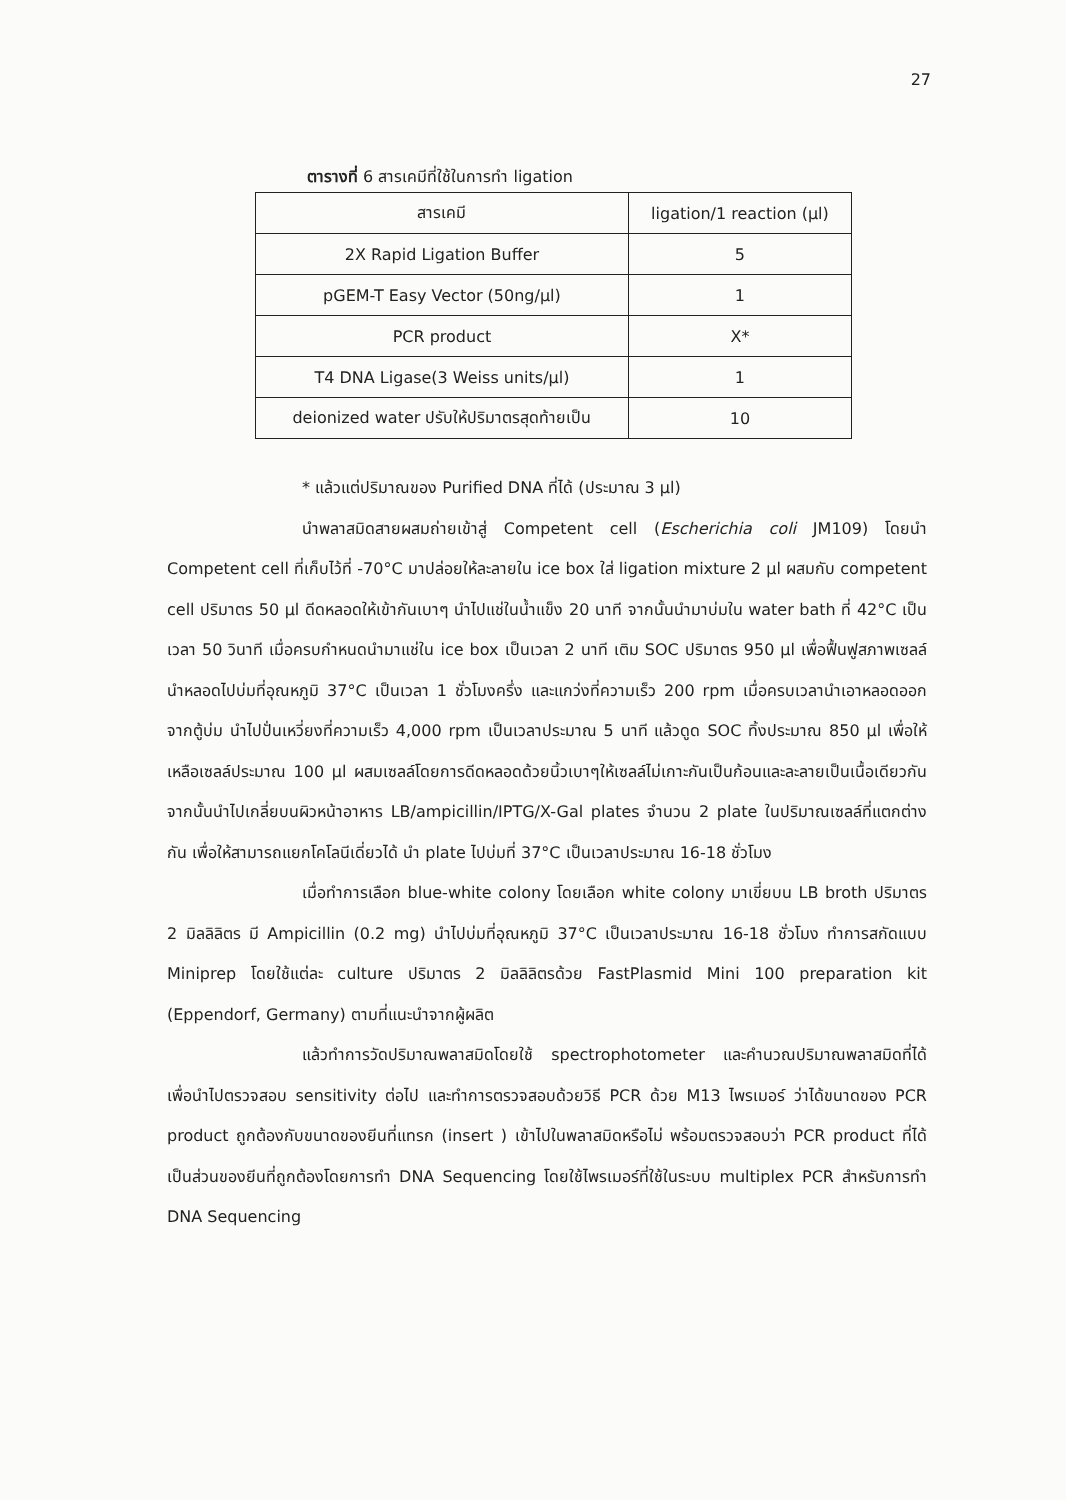27
ตารางที่ 6 สารเคมีที่ใช้ในการทำ ligation
| สารเคมี | ligation/1 reaction (µl) |
| --- | --- |
| 2X Rapid Ligation Buffer | 5 |
| pGEM-T Easy Vector (50ng/µl) | 1 |
| PCR product | X* |
| T4 DNA Ligase(3 Weiss units/µl) | 1 |
| deionized water ปรับให้ปริมาตรสุดท้ายเป็น | 10 |
* แล้วแต่ปริมาณของ Purified DNA ที่ได้ (ประมาณ 3 µl)
นำพลาสมิดสายผสมถ่ายเข้าสู่ Competent cell (Escherichia coli JM109) โดยนำ Competent cell ที่เก็บไว้ที่ -70°C มาปล่อยให้ละลายใน ice box ใส่ ligation mixture 2 µl ผสมกับ competent cell ปริมาตร 50 µl ดีดหลอดให้เข้ากันเบาๆ นำไปแช่ในน้ำแข็ง 20 นาที จากนั้นนำมาบ่มใน water bath ที่ 42°C เป็นเวลา 50 วินาที เมื่อครบกำหนดนำมาแช่ใน ice box เป็นเวลา 2 นาที เติม SOC ปริมาตร 950 µl เพื่อฟื้นฟูสภาพเซลล์ นำหลอดไปบ่มที่อุณหภูมิ 37°C เป็นเวลา 1 ชั่วโมงครึ่ง และแกว่งที่ความเร็ว 200 rpm เมื่อครบเวลานำเอาหลอดออกจากตู้บ่ม นำไปปั่นเหวี่ยงที่ความเร็ว 4,000 rpm เป็นเวลาประมาณ 5 นาที แล้วดูด SOC ทิ้งประมาณ 850 µl เพื่อให้เหลือเซลล์ประมาณ 100 µl ผสมเซลล์โดยการดีดหลอดด้วยนิ้วเบาๆให้เซลล์ไม่เกาะกันเป็นก้อนและละลายเป็นเนื้อเดียวกัน จากนั้นนำไปเกลี่ยบนผิวหน้าอาหาร LB/ampicillin/IPTG/X-Gal plates จำนวน 2 plate ในปริมาณเซลล์ที่แตกต่างกัน เพื่อให้สามารถแยกโคโลนีเดี่ยวได้ นำ plate ไปบ่มที่ 37°C เป็นเวลาประมาณ 16-18 ชั่วโมง
เมื่อทำการเลือก blue-white colony โดยเลือก white colony มาเขี่ยบน LB broth ปริมาตร 2 มิลลิลิตร มี Ampicillin (0.2 mg) นำไปบ่มที่อุณหภูมิ 37°C เป็นเวลาประมาณ 16-18 ชั่วโมง ทำการสกัดแบบ Miniprep โดยใช้แต่ละ culture ปริมาตร 2 มิลลิลิตรด้วย FastPlasmid Mini 100 preparation kit (Eppendorf, Germany) ตามที่แนะนำจากผู้ผลิต
แล้วทำการวัดปริมาณพลาสมิดโดยใช้ spectrophotometer และคำนวณปริมาณพลาสมิดที่ได้ เพื่อนำไปตรวจสอบ sensitivity ต่อไป และทำการตรวจสอบด้วยวิธี PCR ด้วย M13 ไพรเมอร์ ว่าได้ขนาดของ PCR product ถูกต้องกับขนาดของยีนที่แทรก (insert ) เข้าไปในพลาสมิดหรือไม่ พร้อมตรวจสอบว่า PCR product ที่ได้เป็นส่วนของยีนที่ถูกต้องโดยการทำ DNA Sequencing โดยใช้ไพรเมอร์ที่ใช้ในระบบ multiplex PCR สำหรับการทำ DNA Sequencing